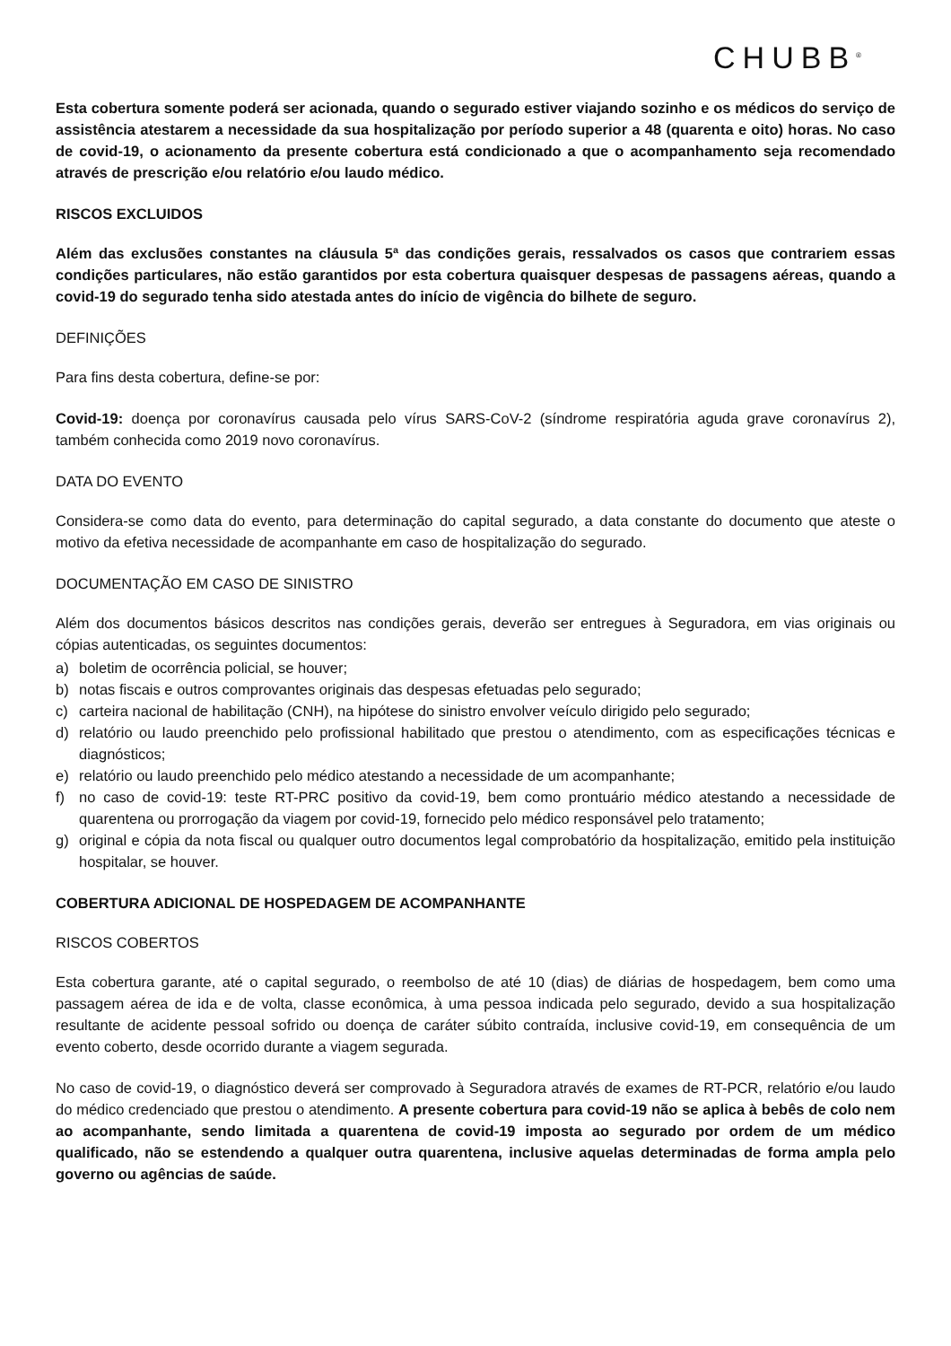CHUBB<sup>®</sup>
Esta cobertura somente poderá ser acionada, quando o segurado estiver viajando sozinho e os médicos do serviço de assistência atestarem a necessidade da sua hospitalização por período superior a 48 (quarenta e oito) horas. No caso de covid-19, o acionamento da presente cobertura está condicionado a que o acompanhamento seja recomendado através de prescrição e/ou relatório e/ou laudo médico.
RISCOS EXCLUIDOS
Além das exclusões constantes na cláusula 5ª das condições gerais, ressalvados os casos que contrariem essas condições particulares, não estão garantidos por esta cobertura quaisquer despesas de passagens aéreas, quando a covid-19 do segurado tenha sido atestada antes do início de vigência do bilhete de seguro.
DEFINIÇÕES
Para fins desta cobertura, define-se por:
Covid-19: doença por coronavírus causada pelo vírus SARS-CoV-2 (síndrome respiratória aguda grave coronavírus 2), também conhecida como 2019 novo coronavírus.
DATA DO EVENTO
Considera-se como data do evento, para determinação do capital segurado, a data constante do documento que ateste o motivo da efetiva necessidade de acompanhante em caso de hospitalização do segurado.
DOCUMENTAÇÃO EM CASO DE SINISTRO
Além dos documentos básicos descritos nas condições gerais, deverão ser entregues à Seguradora, em vias originais ou cópias autenticadas, os seguintes documentos:
a) boletim de ocorrência policial, se houver;
b) notas fiscais e outros comprovantes originais das despesas efetuadas pelo segurado;
c) carteira nacional de habilitação (CNH), na hipótese do sinistro envolver veículo dirigido pelo segurado;
d) relatório ou laudo preenchido pelo profissional habilitado que prestou o atendimento, com as especificações técnicas e diagnósticos;
e) relatório ou laudo preenchido pelo médico atestando a necessidade de um acompanhante;
f) no caso de covid-19: teste RT-PRC positivo da covid-19, bem como prontuário médico atestando a necessidade de quarentena ou prorrogação da viagem por covid-19, fornecido pelo médico responsável pelo tratamento;
g) original e cópia da nota fiscal ou qualquer outro documentos legal comprobatório da hospitalização, emitido pela instituição hospitalar, se houver.
COBERTURA ADICIONAL DE HOSPEDAGEM DE ACOMPANHANTE
RISCOS COBERTOS
Esta cobertura garante, até o capital segurado, o reembolso de até 10 (dias) de diárias de hospedagem, bem como uma passagem aérea de ida e de volta, classe econômica, à uma pessoa indicada pelo segurado, devido a sua hospitalização resultante de acidente pessoal sofrido ou doença de caráter súbito contraída, inclusive covid-19, em consequência de um evento coberto, desde ocorrido durante a viagem segurada.
No caso de covid-19, o diagnóstico deverá ser comprovado à Seguradora através de exames de RT-PCR, relatório e/ou laudo do médico credenciado que prestou o atendimento. A presente cobertura para covid-19 não se aplica à bebês de colo nem ao acompanhante, sendo limitada a quarentena de covid-19 imposta ao segurado por ordem de um médico qualificado, não se estendendo a qualquer outra quarentena, inclusive aquelas determinadas de forma ampla pelo governo ou agências de saúde.